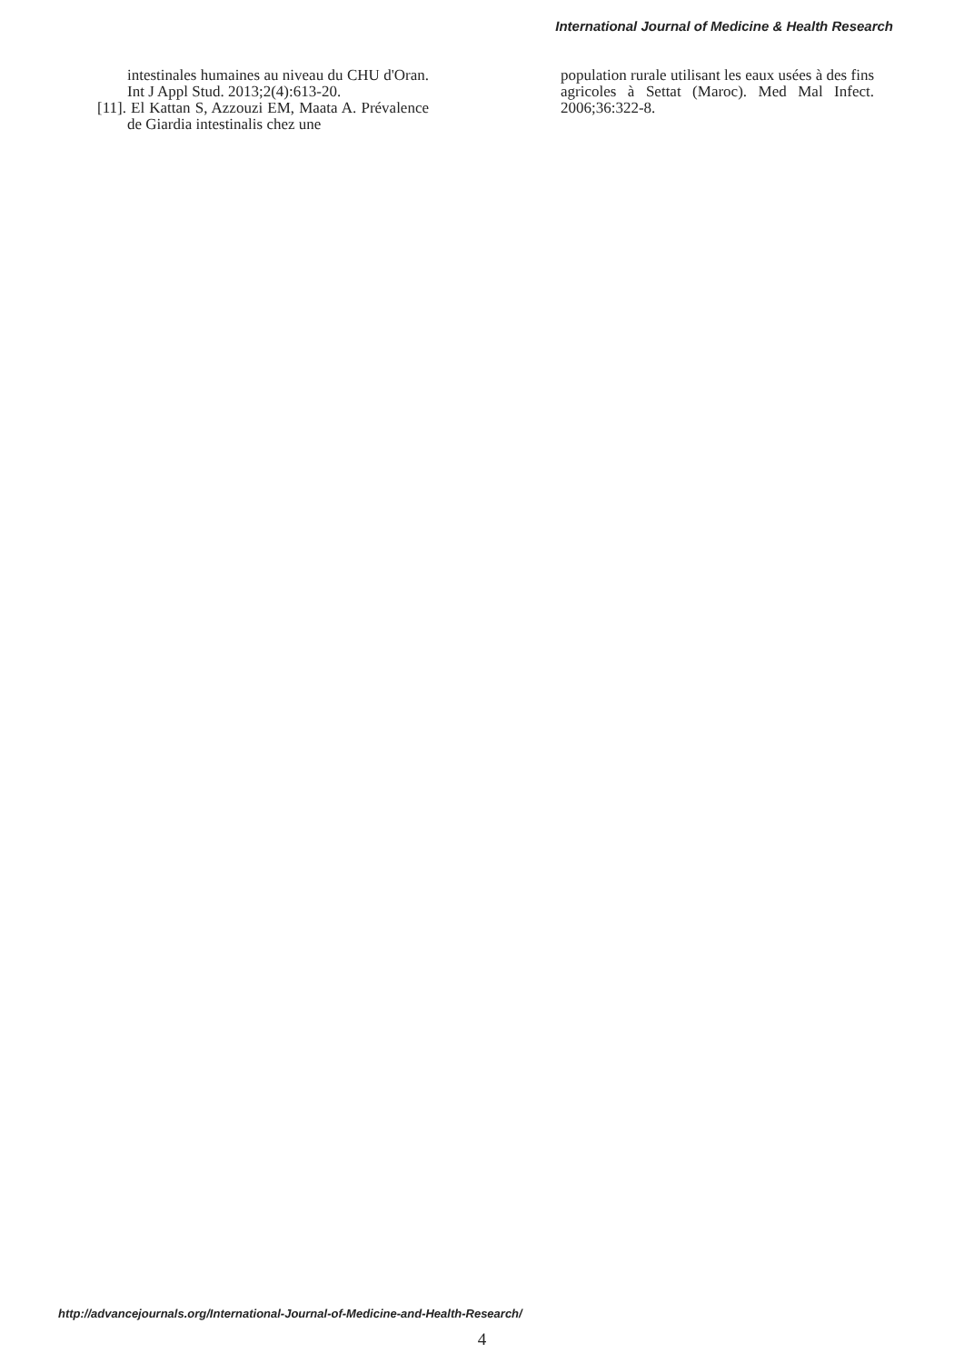International Journal of Medicine & Health Research
intestinales humaines au niveau du CHU d'Oran. Int J Appl Stud. 2013;2(4):613-20.
[11]. El Kattan S, Azzouzi EM, Maata A. Prévalence de Giardia intestinalis chez une
population rurale utilisant les eaux usées à des fins agricoles à Settat (Maroc). Med Mal Infect. 2006;36:322-8.
http://advancejournals.org/International-Journal-of-Medicine-and-Health-Research/
4